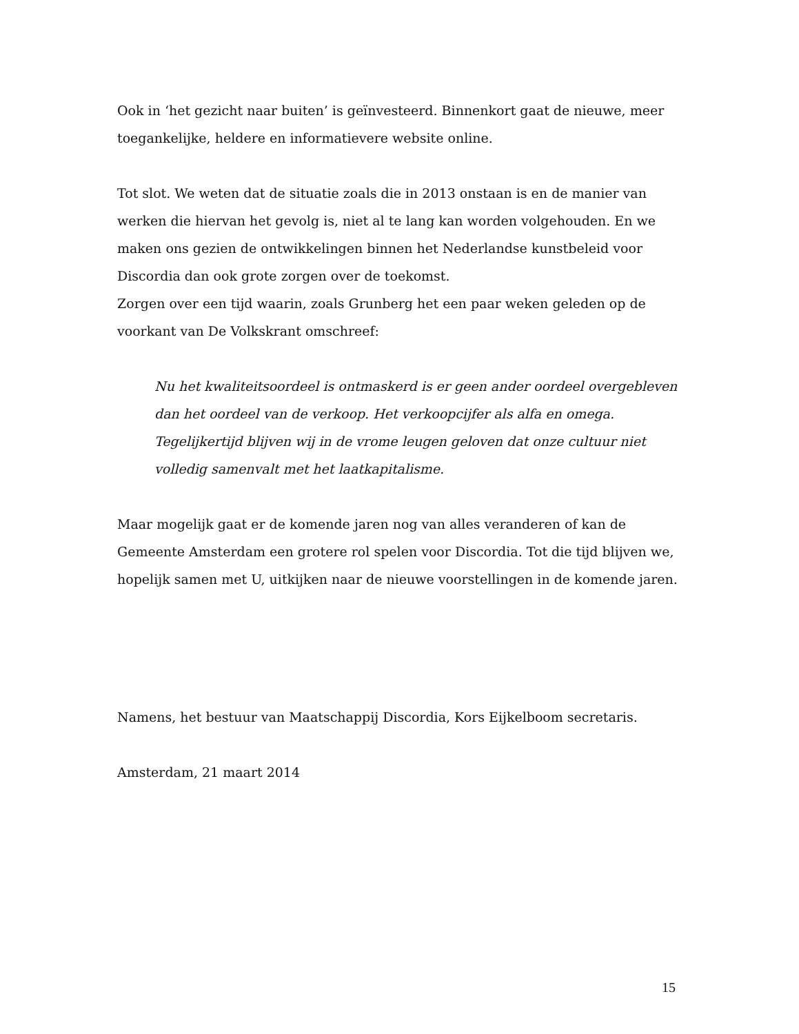Ook in ‘het gezicht naar buiten’ is geïnvesteerd. Binnenkort gaat de nieuwe, meer toegankelijke, heldere en informatievere website online.
Tot slot. We weten dat de situatie zoals die in 2013 onstaan is en de manier van werken die hiervan het gevolg is, niet al te lang kan worden volgehouden. En we maken ons gezien de ontwikkelingen binnen het Nederlandse kunstbeleid voor Discordia dan ook grote zorgen over de toekomst.
Zorgen over een tijd waarin, zoals Grunberg het een paar weken geleden op de voorkant van De Volkskrant omschreef:
Nu het kwaliteitsoordeel is ontmaskerd is er geen ander oordeel overgebleven dan het oordeel van de verkoop. Het verkoopcijfer als alfa en omega. Tegelijkertijd blijven wij in de vrome leugen geloven dat onze cultuur niet volledig samenvalt met het laatkapitalisme.
Maar mogelijk gaat er de komende jaren nog van alles veranderen of kan de Gemeente Amsterdam een grotere rol spelen voor Discordia. Tot die tijd blijven we, hopelijk samen met U, uitkijken naar de nieuwe voorstellingen in de komende jaren.
Namens, het bestuur van Maatschappij Discordia, Kors Eijkelboom secretaris.
Amsterdam, 21 maart 2014
15